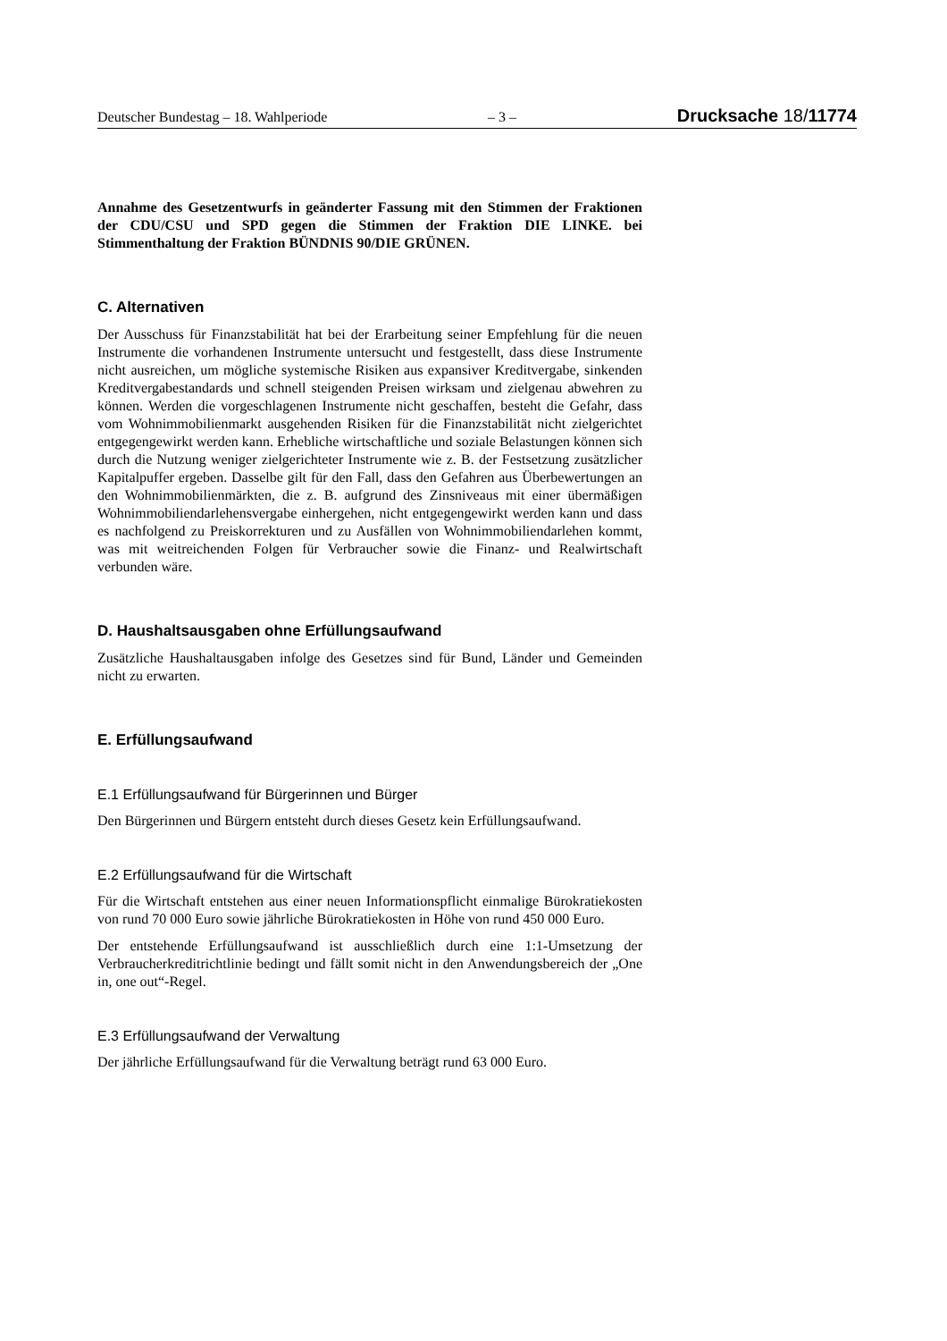Deutscher Bundestag – 18. Wahlperiode – 3 – Drucksache 18/11774
Annahme des Gesetzentwurfs in geänderter Fassung mit den Stimmen der Fraktionen der CDU/CSU und SPD gegen die Stimmen der Fraktion DIE LINKE. bei Stimmenthaltung der Fraktion BÜNDNIS 90/DIE GRÜNEN.
C. Alternativen
Der Ausschuss für Finanzstabilität hat bei der Erarbeitung seiner Empfehlung für die neuen Instrumente die vorhandenen Instrumente untersucht und festgestellt, dass diese Instrumente nicht ausreichen, um mögliche systemische Risiken aus expansiver Kreditvergabe, sinkenden Kreditvergabestandards und schnell steigenden Preisen wirksam und zielgenau abwehren zu können. Werden die vorgeschlagenen Instrumente nicht geschaffen, besteht die Gefahr, dass vom Wohnimmobilienmarkt ausgehenden Risiken für die Finanzstabilität nicht zielgerichtet entgegengewirkt werden kann. Erhebliche wirtschaftliche und soziale Belastungen können sich durch die Nutzung weniger zielgerichteter Instrumente wie z. B. der Festsetzung zusätzlicher Kapitalpuffer ergeben. Dasselbe gilt für den Fall, dass den Gefahren aus Überbewertungen an den Wohnimmobilienmärkten, die z. B. aufgrund des Zinsniveaus mit einer übermäßigen Wohnimmobiliendarlehensvergabe einhergehen, nicht entgegengewirkt werden kann und dass es nachfolgend zu Preiskorrekturen und zu Ausfällen von Wohnimmobiliendarlehen kommt, was mit weitreichenden Folgen für Verbraucher sowie die Finanz- und Realwirtschaft verbunden wäre.
D. Haushaltsausgaben ohne Erfüllungsaufwand
Zusätzliche Haushaltausgaben infolge des Gesetzes sind für Bund, Länder und Gemeinden nicht zu erwarten.
E. Erfüllungsaufwand
E.1 Erfüllungsaufwand für Bürgerinnen und Bürger
Den Bürgerinnen und Bürgern entsteht durch dieses Gesetz kein Erfüllungsaufwand.
E.2 Erfüllungsaufwand für die Wirtschaft
Für die Wirtschaft entstehen aus einer neuen Informationspflicht einmalige Bürokratiekosten von rund 70 000 Euro sowie jährliche Bürokratiekosten in Höhe von rund 450 000 Euro.
Der entstehende Erfüllungsaufwand ist ausschließlich durch eine 1:1-Umsetzung der Verbraucherkreditrichtlinie bedingt und fällt somit nicht in den Anwendungsbereich der „One in, one out“-Regel.
E.3 Erfüllungsaufwand der Verwaltung
Der jährliche Erfüllungsaufwand für die Verwaltung beträgt rund 63 000 Euro.